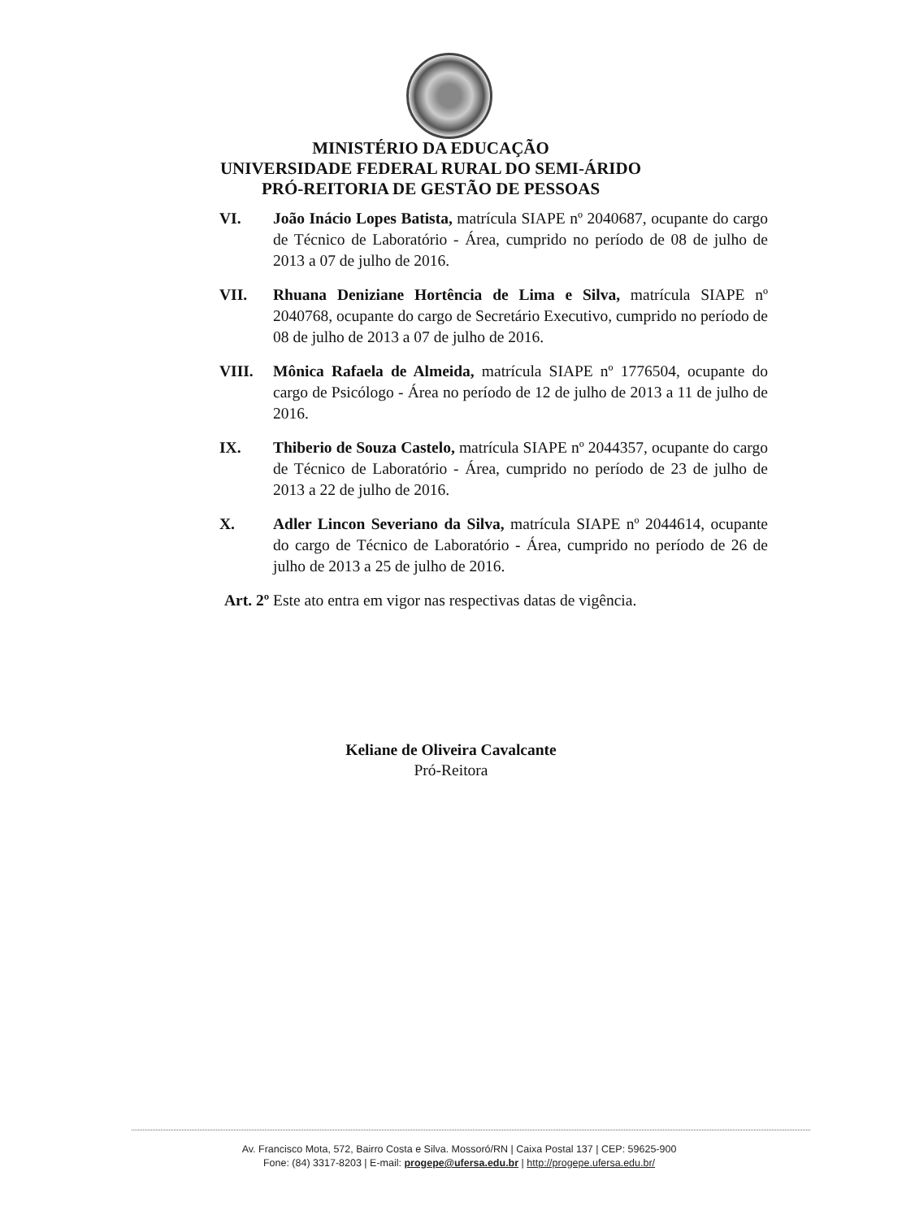MINISTÉRIO DA EDUCAÇÃO
UNIVERSIDADE FEDERAL RURAL DO SEMI-ÁRIDO
PRÓ-REITORIA DE GESTÃO DE PESSOAS
VI. João Inácio Lopes Batista, matrícula SIAPE nº 2040687, ocupante do cargo de Técnico de Laboratório - Área, cumprido no período de 08 de julho de 2013 a 07 de julho de 2016.
VII. Rhuana Deniziane Hortência de Lima e Silva, matrícula SIAPE nº 2040768, ocupante do cargo de Secretário Executivo, cumprido no período de 08 de julho de 2013 a 07 de julho de 2016.
VIII. Mônica Rafaela de Almeida, matrícula SIAPE nº 1776504, ocupante do cargo de Psicólogo - Área no período de 12 de julho de 2013 a 11 de julho de 2016.
IX. Thiberio de Souza Castelo, matrícula SIAPE nº 2044357, ocupante do cargo de Técnico de Laboratório - Área, cumprido no período de 23 de julho de 2013 a 22 de julho de 2016.
X. Adler Lincon Severiano da Silva, matrícula SIAPE nº 2044614, ocupante do cargo de Técnico de Laboratório - Área, cumprido no período de 26 de julho de 2013 a 25 de julho de 2016.
Art. 2º Este ato entra em vigor nas respectivas datas de vigência.
Keliane de Oliveira Cavalcante
Pró-Reitora
Av. Francisco Mota, 572, Bairro Costa e Silva. Mossoró/RN | Caixa Postal 137 | CEP: 59625-900
Fone: (84) 3317-8203 | E-mail: progepe@ufersa.edu.br | http://progepe.ufersa.edu.br/